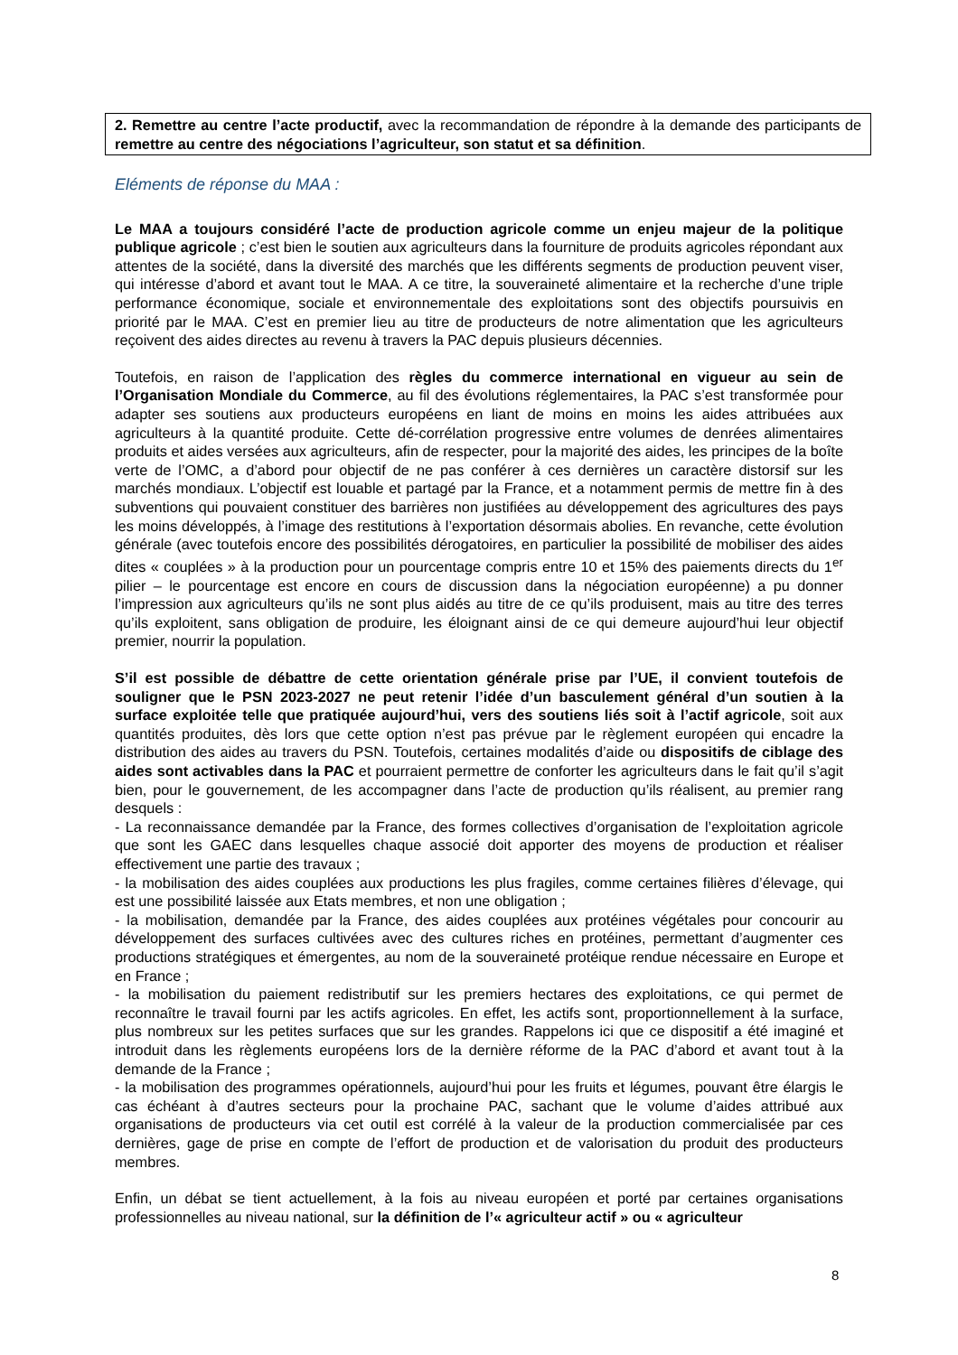2. Remettre au centre l’acte productif, avec la recommandation de répondre à la demande des participants de remettre au centre des négociations l’agriculteur, son statut et sa définition.
Eléments de réponse du MAA :
Le MAA a toujours considéré l’acte de production agricole comme un enjeu majeur de la politique publique agricole ; c’est bien le soutien aux agriculteurs dans la fourniture de produits agricoles répondant aux attentes de la société, dans la diversité des marchés que les différents segments de production peuvent viser, qui intéresse d’abord et avant tout le MAA. A ce titre, la souveraineté alimentaire et la recherche d’une triple performance économique, sociale et environnementale des exploitations sont des objectifs poursuivis en priorité par le MAA. C’est en premier lieu au titre de producteurs de notre alimentation que les agriculteurs reçoivent des aides directes au revenu à travers la PAC depuis plusieurs décennies.
Toutefois, en raison de l’application des règles du commerce international en vigueur au sein de l’Organisation Mondiale du Commerce, au fil des évolutions réglementaires, la PAC s’est transformée pour adapter ses soutiens aux producteurs européens en liant de moins en moins les aides attribuées aux agriculteurs à la quantité produite. Cette dé-corrélation progressive entre volumes de denrées alimentaires produits et aides versées aux agriculteurs, afin de respecter, pour la majorité des aides, les principes de la boîte verte de l’OMC, a d’abord pour objectif de ne pas conférer à ces dernières un caractère distorsif sur les marchés mondiaux. L’objectif est louable et partagé par la France, et a notamment permis de mettre fin à des subventions qui pouvaient constituer des barrières non justifiées au développement des agricultures des pays les moins développés, à l’image des restitutions à l’exportation désormais abolies. En revanche, cette évolution générale (avec toutefois encore des possibilités dérogatoires, en particulier la possibilité de mobiliser des aides dites « couplées » à la production pour un pourcentage compris entre 10 et 15% des paiements directs du 1<sup>er</sup> pilier – le pourcentage est encore en cours de discussion dans la négociation européenne) a pu donner l’impression aux agriculteurs qu’ils ne sont plus aidés au titre de ce qu’ils produisent, mais au titre des terres qu’ils exploitent, sans obligation de produire, les éloignant ainsi de ce qui demeure aujourd’hui leur objectif premier, nourrir la population.
S’il est possible de débattre de cette orientation générale prise par l’UE, il convient toutefois de souligner que le PSN 2023-2027 ne peut retenir l’idée d’un basculement général d’un soutien à la surface exploitée telle que pratiquée aujourd’hui, vers des soutiens liés soit à l’actif agricole, soit aux quantités produites, dès lors que cette option n’est pas prévue par le règlement européen qui encadre la distribution des aides au travers du PSN. Toutefois, certaines modalités d’aide ou dispositifs de ciblage des aides sont activables dans la PAC et pourraient permettre de conforter les agriculteurs dans le fait qu’il s’agit bien, pour le gouvernement, de les accompagner dans l’acte de production qu’ils réalisent, au premier rang desquels :
- La reconnaissance demandée par la France, des formes collectives d’organisation de l’exploitation agricole que sont les GAEC dans lesquelles chaque associé doit apporter des moyens de production et réaliser effectivement une partie des travaux ;
- la mobilisation des aides couplées aux productions les plus fragiles, comme certaines filières d’élevage, qui est une possibilité laissée aux Etats membres, et non une obligation ;
- la mobilisation, demandée par la France, des aides couplées aux protéines végétales pour concourir au développement des surfaces cultivées avec des cultures riches en protéines, permettant d’augmenter ces productions stratégiques et émergentes, au nom de la souveraineté protéique rendue nécessaire en Europe et en France ;
- la mobilisation du paiement redistributif sur les premiers hectares des exploitations, ce qui permet de reconnaître le travail fourni par les actifs agricoles. En effet, les actifs sont, proportionnellement à la surface, plus nombreux sur les petites surfaces que sur les grandes. Rappelons ici que ce dispositif a été imaginé et introduit dans les règlements européens lors de la dernière réforme de la PAC d’abord et avant tout à la demande de la France ;
- la mobilisation des programmes opérationnels, aujourd’hui pour les fruits et légumes, pouvant être élargis le cas échéant à d’autres secteurs pour la prochaine PAC, sachant que le volume d’aides attribué aux organisations de producteurs via cet outil est corrélé à la valeur de la production commercialisée par ces dernières, gage de prise en compte de l’effort de production et de valorisation du produit des producteurs membres.
Enfin, un débat se tient actuellement, à la fois au niveau européen et porté par certaines organisations professionnelles au niveau national, sur la définition de l’« agriculteur actif » ou « agriculteur
8